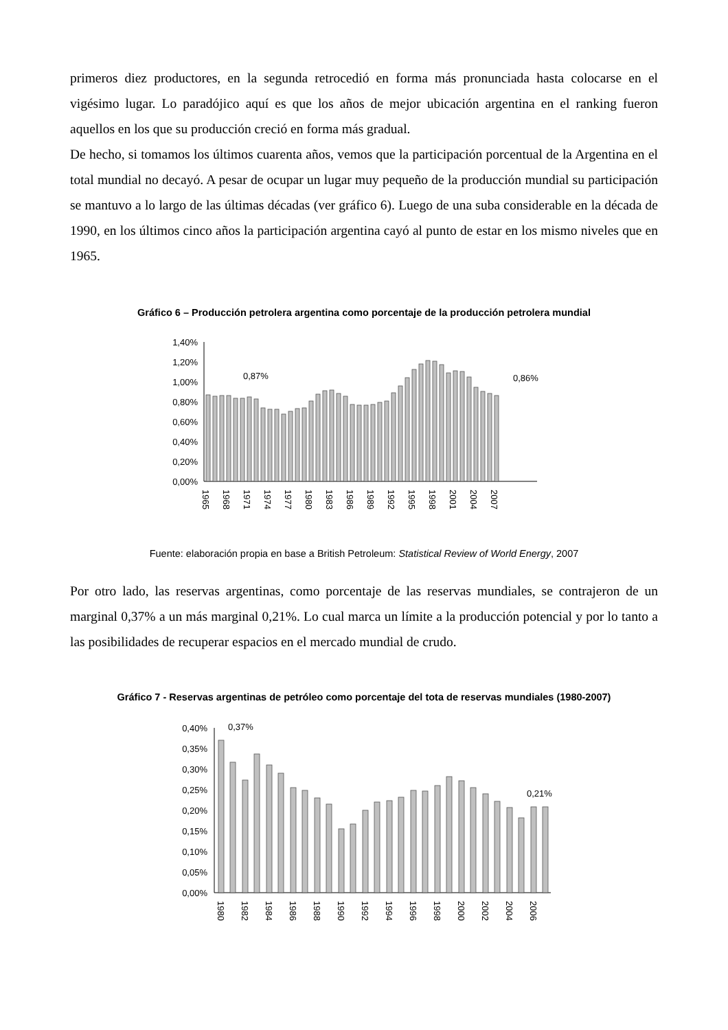primeros diez productores, en la segunda retrocedió en forma más pronunciada hasta colocarse en el vigésimo lugar. Lo paradójico aquí es que los años de mejor ubicación argentina en el ranking fueron aquellos en los que su producción creció en forma más gradual.
De hecho, si tomamos los últimos cuarenta años, vemos que la participación porcentual de la Argentina en el total mundial no decayó. A pesar de ocupar un lugar muy pequeño de la producción mundial su participación se mantuvo a lo largo de las últimas décadas (ver gráfico 6). Luego de una suba considerable en la década de 1990, en los últimos cinco años la participación argentina cayó al punto de estar en los mismo niveles que en 1965.
Gráfico 6 – Producción petrolera argentina como porcentaje de la producción petrolera mundial
1,40%
1,20%
1,00%
0,80%
0,60%
0,40%
0,20%
0,00%
0,87%
0,86%
1965
1968
1971
1974
1977
1980
1983
1986
1989
1992
1995
1998
2001
2004
2007
Fuente: elaboración propia en base a British Petroleum: Statistical Review of World Energy, 2007
Por otro lado, las reservas argentinas, como porcentaje de las reservas mundiales, se contrajeron de un marginal 0,37% a un más marginal 0,21%. Lo cual marca un límite a la producción potencial y por lo tanto a las posibilidades de recuperar espacios en el mercado mundial de crudo.
Gráfico 7 - Reservas argentinas de petróleo como porcentaje del tota de reservas mundiales (1980-2007)
0,40%
0,35%
0,30%
0,25%
0,20%
0,15%
0,10%
0,05%
0,00%
0,37%
0,21%
1980
1982
1984
1986
1988
1990
1992
1994
1996
1998
2000
2002
2004
2006